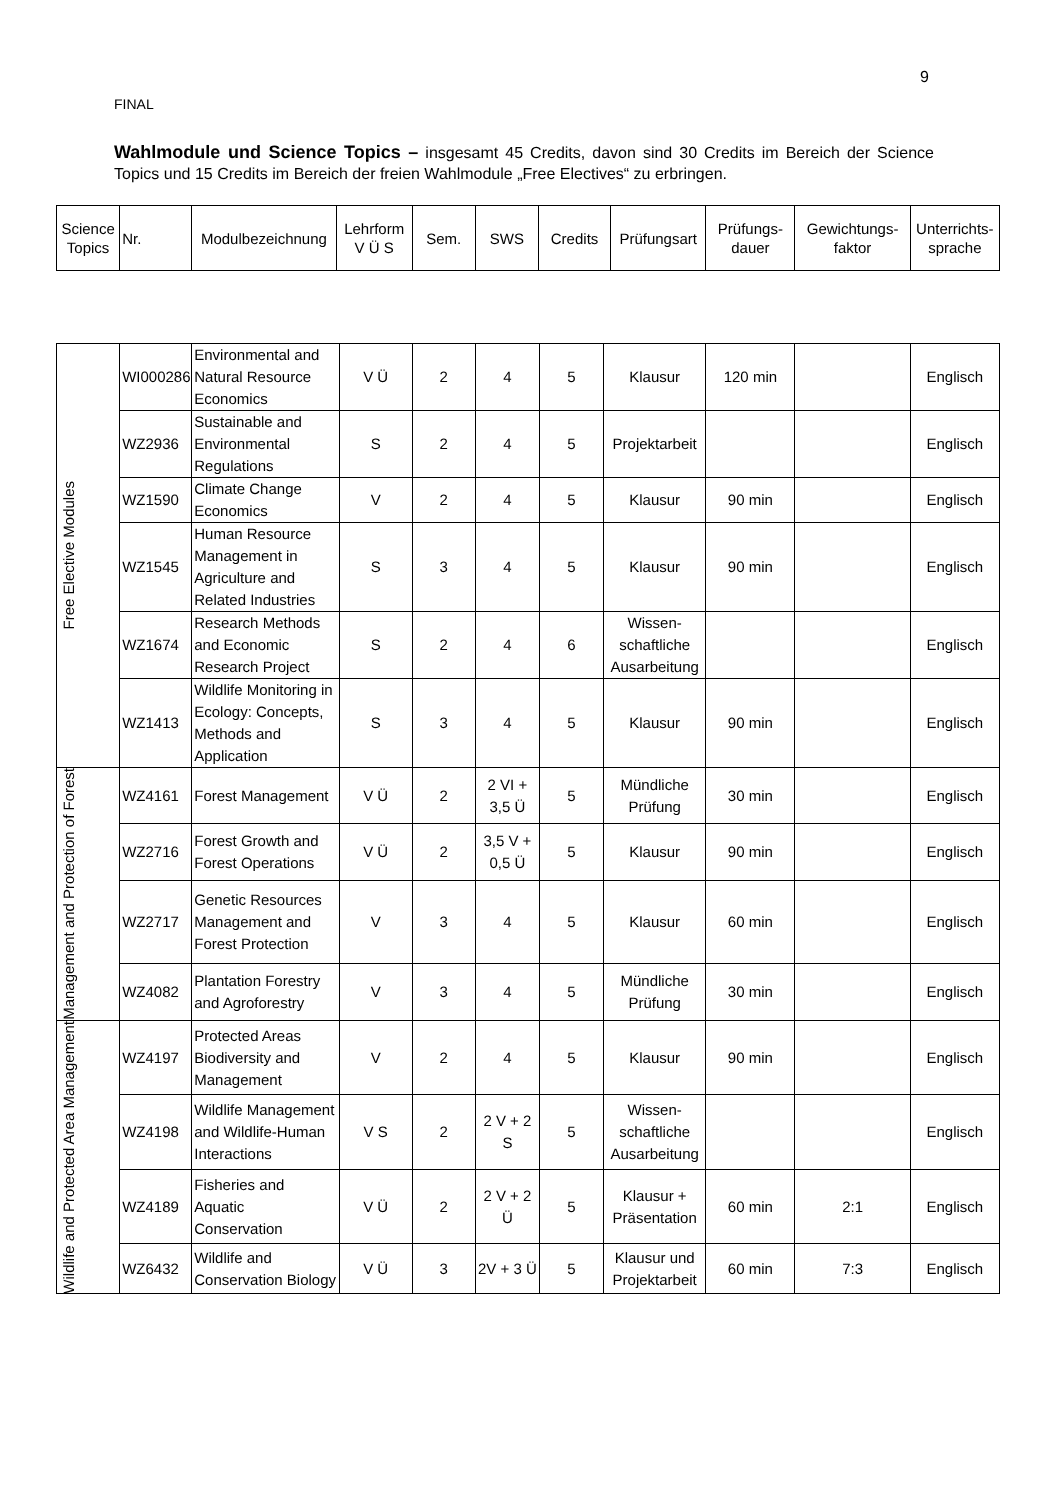9
FINAL
Wahlmodule und Science Topics – insgesamt 45 Credits, davon sind 30 Credits im Bereich der Science Topics und 15 Credits im Bereich der freien Wahlmodule „Free Electives“ zu erbringen.
| Science Topics | Nr. | Modulbezeichnung | Lehrform V Ü S | Sem. | SWS | Credits | Prüfungsart | Prüfungs- dauer | Gewichtungs- faktor | Unterrichts- sprache |
| --- | --- | --- | --- | --- | --- | --- | --- | --- | --- | --- |
| Free Elective Modules | WI000286 | Environmental and Natural Resource Economics | V Ü | 2 | 4 | 5 | Klausur | 120 min | | Englisch |
| | WZ2936 | Sustainable and Environmental Regulations | S | 2 | 4 | 5 | Projektarbeit | | | Englisch |
| | WZ1590 | Climate Change Economics | V | 2 | 4 | 5 | Klausur | 90 min | | Englisch |
| | WZ1545 | Human Resource Management in Agriculture and Related Industries | S | 3 | 4 | 5 | Klausur | 90 min | | Englisch |
| | WZ1674 | Research Methods and Economic Research Project | S | 2 | 4 | 6 | Wissen-schaftliche Ausarbeitung | | | Englisch |
| | WZ1413 | Wildlife Monitoring in Ecology: Concepts, Methods and Application | S | 3 | 4 | 5 | Klausur | 90 min | | Englisch |
| Management and Protection of Forest | WZ4161 | Forest Management | V Ü | 2 | 2 VI + 3,5 Ü | 5 | Mündliche Prüfung | 30 min | | Englisch |
| | WZ2716 | Forest Growth and Forest Operations | V Ü | 2 | 3,5 V + 0,5 Ü | 5 | Klausur | 90 min | | Englisch |
| | WZ2717 | Genetic Resources Management and Forest Protection | V | 3 | 4 | 5 | Klausur | 60 min | | Englisch |
| | WZ4082 | Plantation Forestry and Agroforestry | V | 3 | 4 | 5 | Mündliche Prüfung | 30 min | | Englisch |
| Wildlife and Protected Area Management | WZ4197 | Protected Areas Biodiversity and Management | V | 2 | 4 | 5 | Klausur | 90 min | | Englisch |
| | WZ4198 | Wildlife Management and Wildlife-Human Interactions | V S | 2 | 2 V + 2 S | 5 | Wissen-schaftliche Ausarbeitung | | | Englisch |
| | WZ4189 | Fisheries and Aquatic Conservation | V Ü | 2 | 2 V + 2 Ü | 5 | Klausur + Präsentation | 60 min | 2:1 | Englisch |
| | WZ6432 | Wildlife and Conservation Biology | V Ü | 3 | 2V + 3 Ü | 5 | Klausur und Projektarbeit | 60 min | 7:3 | Englisch |